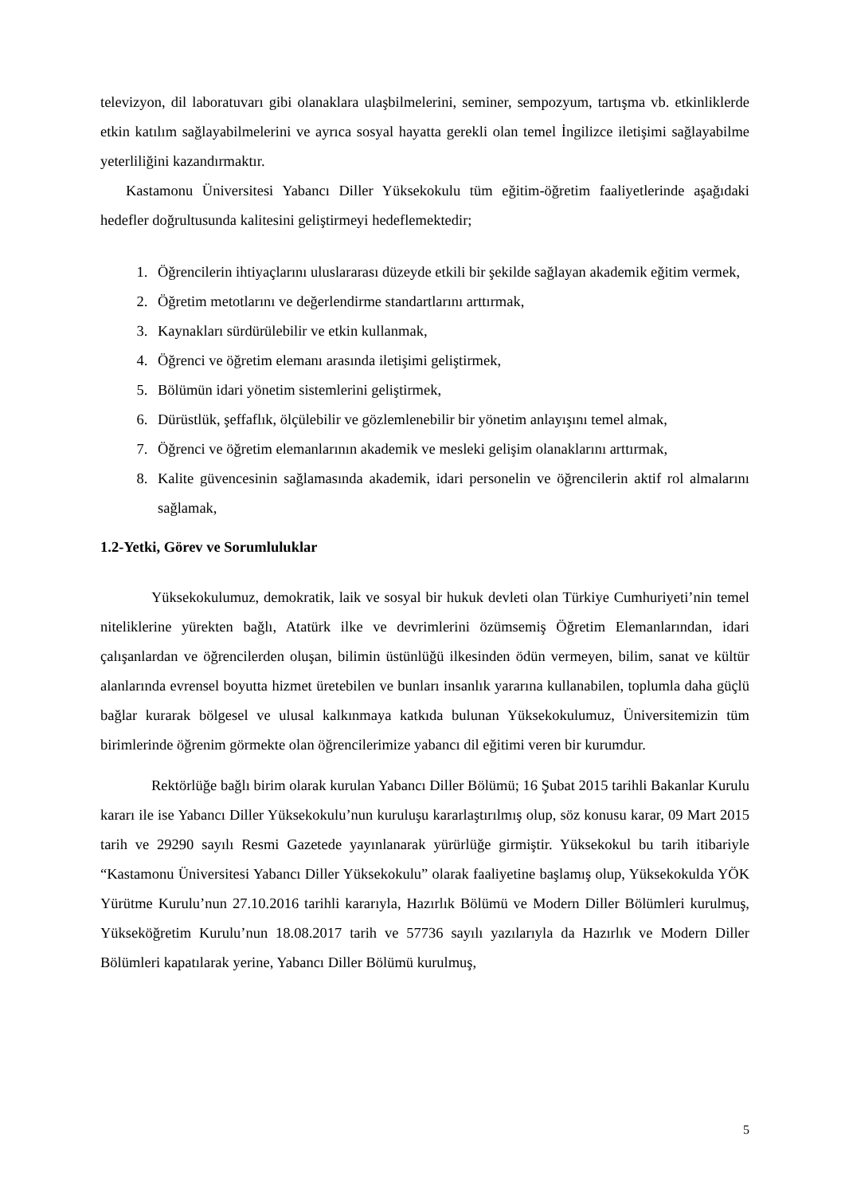televizyon, dil laboratuvarı gibi olanaklara ulaşbilmelerini, seminer, sempozyum, tartışma vb. etkinliklerde etkin katılım sağlayabilmelerini ve ayrıca sosyal hayatta gerekli olan temel İngilizce iletişimi sağlayabilme yeterliliğini kazandırmaktır.
Kastamonu Üniversitesi Yabancı Diller Yüksekokulu tüm eğitim-öğretim faaliyetlerinde aşağıdaki hedefler doğrultusunda kalitesini geliştirmeyi hedeflemektedir;
1. Öğrencilerin ihtiyaçlarını uluslararası düzeyde etkili bir şekilde sağlayan akademik eğitim vermek,
2. Öğretim metotlarını ve değerlendirme standartlarını arttırmak,
3. Kaynakları sürdürülebilir ve etkin kullanmak,
4. Öğrenci ve öğretim elemanı arasında iletişimi geliştirmek,
5. Bölümün idari yönetim sistemlerini geliştirmek,
6. Dürüstlük, şeffaflık, ölçülebilir ve gözlemlenebilir bir yönetim anlayışını temel almak,
7. Öğrenci ve öğretim elemanlarının akademik ve mesleki gelişim olanaklarını arttırmak,
8. Kalite güvencesinin sağlamasında akademik, idari personelin ve öğrencilerin aktif rol almalarını sağlamak,
1.2-Yetki, Görev ve Sorumluluklar
Yüksekokulumuz, demokratik, laik ve sosyal bir hukuk devleti olan Türkiye Cumhuriyeti’nin temel niteliklerine yürekten bağlı, Atatürk ilke ve devrimlerini özümsemiş Öğretim Elemanlarından, idari çalışanlardan ve öğrencilerden oluşan, bilimin üstünlüğü ilkesinden ödün vermeyen, bilim, sanat ve kültür alanlarında evrensel boyutta hizmet üretebilen ve bunları insanlık yararına kullanabilen, toplumla daha güçlü bağlar kurarak bölgesel ve ulusal kalkınmaya katkıda bulunan Yüksekokulumuz, Üniversitemizin tüm birimlerinde öğrenim görmekte olan öğrencilerimize yabancı dil eğitimi veren bir kurumdur.
Rektörlüğe bağlı birim olarak kurulan Yabancı Diller Bölümü; 16 Şubat 2015 tarihli Bakanlar Kurulu kararı ile ise Yabancı Diller Yüksekokulu’nun kuruluşu kararlaştırılmış olup, söz konusu karar, 09 Mart 2015 tarih ve 29290 sayılı Resmi Gazetede yayınlanarak yürürlüğe girmiştir. Yüksekokul bu tarih itibariyle “Kastamonu Üniversitesi Yabancı Diller Yüksekokulu” olarak faaliyetine başlamış olup, Yüksekokulda YÖK Yürütme Kurulu’nun 27.10.2016 tarihli kararıyla, Hazırlık Bölümü ve Modern Diller Bölümleri kurulmuş, Yükseköğretim Kurulu’nun 18.08.2017 tarih ve 57736 sayılı yazılarıyla da Hazırlık ve Modern Diller Bölümleri kapatılarak yerine, Yabancı Diller Bölümü kurulmuş,
5